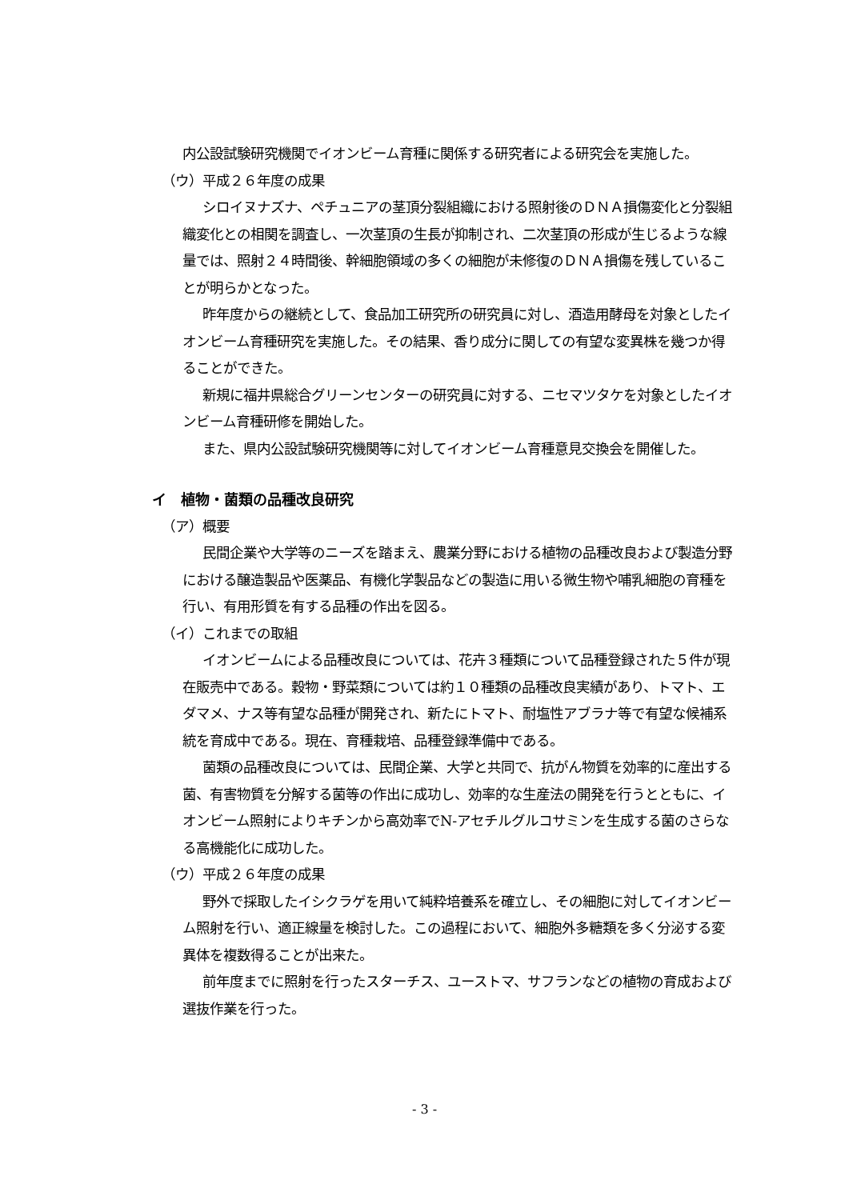内公設試験研究機関でイオンビーム育種に関係する研究者による研究会を実施した。
（ウ）平成２６年度の成果
シロイヌナズナ、ペチュニアの茎頂分裂組織における照射後のＤＮＡ損傷変化と分裂組織変化との相関を調査し、一次茎頂の生長が抑制され、二次茎頂の形成が生じるような線量では、照射２４時間後、幹細胞領域の多くの細胞が未修復のＤＮＡ損傷を残していることが明らかとなった。
昨年度からの継続として、食品加工研究所の研究員に対し、酒造用酵母を対象としたイオンビーム育種研究を実施した。その結果、香り成分に関しての有望な変異株を幾つか得ることができた。
新規に福井県総合グリーンセンターの研究員に対する、ニセマツタケを対象としたイオンビーム育種研修を開始した。
また、県内公設試験研究機関等に対してイオンビーム育種意見交換会を開催した。
イ　植物・菌類の品種改良研究
（ア）概要
民間企業や大学等のニーズを踏まえ、農業分野における植物の品種改良および製造分野における醸造製品や医薬品、有機化学製品などの製造に用いる微生物や哺乳細胞の育種を行い、有用形質を有する品種の作出を図る。
（イ）これまでの取組
イオンビームによる品種改良については、花卉３種類について品種登録された５件が現在販売中である。穀物・野菜類については約１０種類の品種改良実績があり、トマト、エダマメ、ナス等有望な品種が開発され、新たにトマト、耐塩性アブラナ等で有望な候補系統を育成中である。現在、育種栽培、品種登録準備中である。
菌類の品種改良については、民間企業、大学と共同で、抗がん物質を効率的に産出する菌、有害物質を分解する菌等の作出に成功し、効率的な生産法の開発を行うとともに、イオンビーム照射によりキチンから高効率でN-アセチルグルコサミンを生成する菌のさらなる高機能化に成功した。
（ウ）平成２６年度の成果
野外で採取したイシクラゲを用いて純粋培養系を確立し、その細胞に対してイオンビーム照射を行い、適正線量を検討した。この過程において、細胞外多糖類を多く分泌する変異体を複数得ることが出来た。
前年度までに照射を行ったスターチス、ユーストマ、サフランなどの植物の育成および選抜作業を行った。
- 3 -